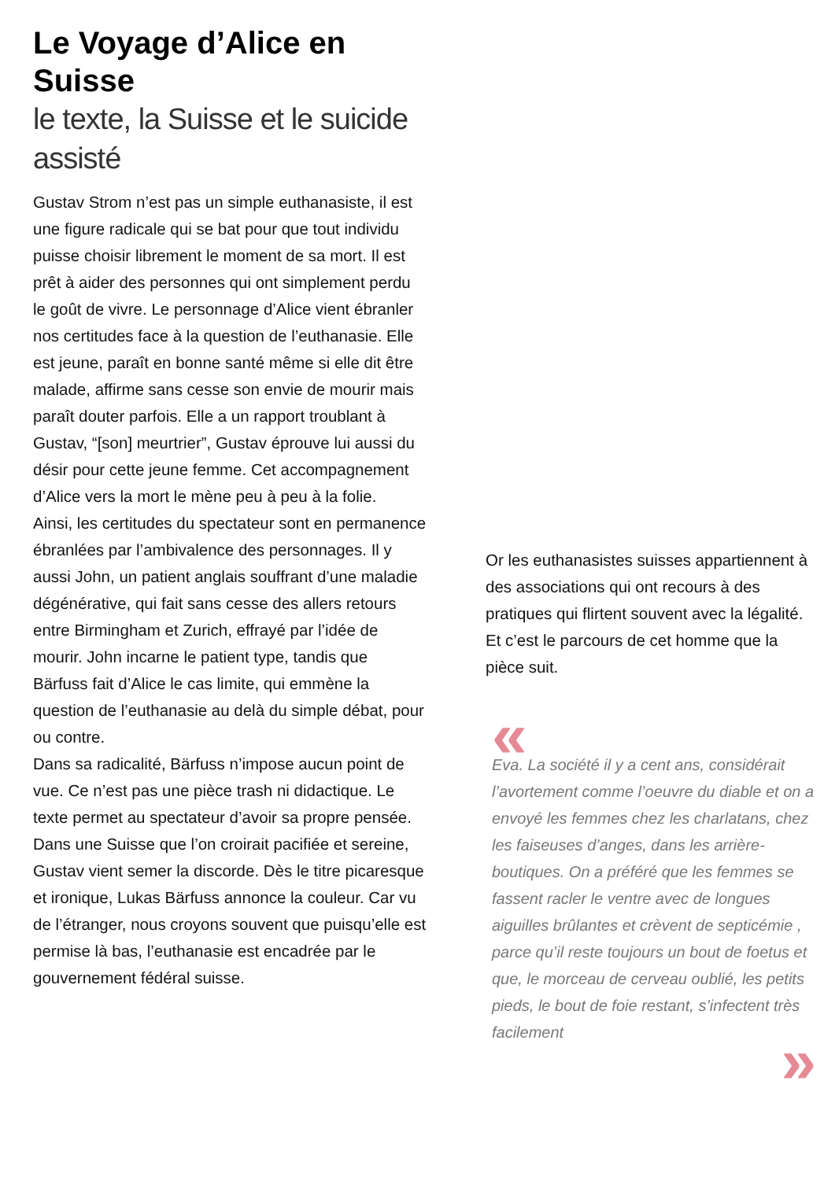Le Voyage d’Alice en Suisse
le texte, la Suisse et le suicide assisté
Gustav Strom n’est pas un simple euthanasiste, il est une figure radicale qui se bat pour que tout individu puisse choisir librement le moment de sa mort. Il est prêt à aider des personnes qui ont simplement perdu le goût de vivre. Le personnage d’Alice vient ébranler nos certitudes face à la question de l’euthanasie. Elle est jeune, paraît en bonne santé même si elle dit être malade, affirme sans cesse son envie de mourir mais paraît douter parfois. Elle a un rapport troublant à Gustav, “[son] meurtrier”, Gustav éprouve lui aussi du désir pour cette jeune femme. Cet accompagnement d’Alice vers la mort le mène peu à peu à la folie.
Ainsi, les certitudes du spectateur sont en permanence ébranlées par l’ambivalence des personnages. Il y aussi John, un patient anglais souffrant d’une maladie dégénérative, qui fait sans cesse des allers retours entre Birmingham et Zurich, effrayé par l’idée de mourir. John incarne le patient type, tandis que Bärfuss fait d’Alice le cas limite, qui emmène la question de l’euthanasie au delà du simple débat, pour ou contre.
Dans sa radicalité, Bärfuss n’impose aucun point de vue. Ce n’est pas une pièce trash ni didactique. Le texte permet au spectateur d’avoir sa propre pensée.
Dans une Suisse que l’on croirait pacifiée et sereine, Gustav vient semer la discorde. Dès le titre picaresque et ironique, Lukas Bärfuss annonce la couleur. Car vu de l’étranger, nous croyons souvent que puisqu’elle est permise là bas, l’euthanasie est encadrée par le gouvernement fédéral suisse.
Or les euthanasistes suisses appartiennent à des associations qui ont recours à des pratiques qui flirtent souvent avec la légalité. Et c’est le parcours de cet homme que la pièce suit.
«
Eva. La société il y a cent ans, considérait l’avortement comme l’oeuvre du diable et on a envoyé les femmes chez les charlatans, chez les faiseuses d’anges, dans les arrière- boutiques. On a préféré que les femmes se fassent racler le ventre avec de longues aiguilles brûlantes et crèvent de septicémie , parce qu’il reste toujours un bout de foetus et que, le morceau de cerveau oublié, les petits pieds, le bout de foie restant, s’infectent très facilement
»